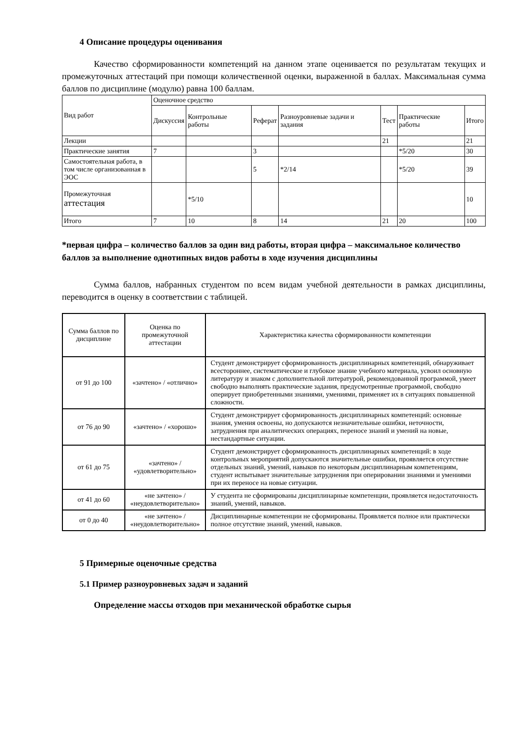4 Описание процедуры оценивания
Качество сформированности компетенций на данном этапе оценивается по результатам текущих и промежуточных аттестаций при помощи количественной оценки, выраженной в баллах. Максимальная сумма баллов по дисциплине (модулю) равна 100 баллам.
| Вид работ | Оценочное средство | | | | | | |
| | Дискуссия | Контрольные работы | Реферат | Разноуровневые задачи и задания | Тест | Практические работы | Итого |
| Лекции | | | | | 21 | | 21 |
| Практические занятия | 7 | | 3 | | | *5/20 | 30 |
| Самостоятельная работа, в том числе организованная в ЭОС | | | 5 | *2/14 | | *5/20 | 39 |
| Промежуточная аттестация | | *5/10 | | | | | 10 |
| Итого | 7 | 10 | 8 | 14 | 21 | 20 | 100 |
*первая цифра – количество баллов за один вид работы, вторая цифра – максимальное количество баллов за выполнение однотипных видов работы в ходе изучения дисциплины
Сумма баллов, набранных студентом по всем видам учебной деятельности в рамках дисциплины, переводится в оценку в соответствии с таблицей.
| Сумма баллов по дисциплине | Оценка по промежуточной аттестации | Характеристика качества сформированности компетенции |
| от 91 до 100 | «зачтено» / «отлично» | Студент демонстрирует сформированность дисциплинарных компетенций, обнаруживает всестороннее, систематическое и глубокое знание учебного материала, усвоил основную литературу и знаком с дополнительной литературой, рекомендованной программой, умеет свободно выполнять практические задания, предусмотренные программой, свободно оперирует приобретенными знаниями, умениями, применяет их в ситуациях повышенной сложности. |
| от 76 до 90 | «зачтено» / «хорошо» | Студент демонстрирует сформированность дисциплинарных компетенций: основные знания, умения освоены, но допускаются незначительные ошибки, неточности, затруднения при аналитических операциях, переносе знаний и умений на новые, нестандартные ситуации. |
| от 61 до 75 | «зачтено» / «удовлетворительно» | Студент демонстрирует сформированность дисциплинарных компетенций: в ходе контрольных мероприятий допускаются значительные ошибки, проявляется отсутствие отдельных знаний, умений, навыков по некоторым дисциплинарным компетенциям, студент испытывает значительные затруднения при оперировании знаниями и умениями при их переносе на новые ситуации. |
| от 41 до 60 | «не зачтено» / «неудовлетворительно» | У студента не сформированы дисциплинарные компетенции, проявляется недостаточность знаний, умений, навыков. |
| от 0 до 40 | «не зачтено» / «неудовлетворительно» | Дисциплинарные компетенции не сформированы. Проявляется полное или практически полное отсутствие знаний, умений, навыков. |
5 Примерные оценочные средства
5.1 Пример разноуровневых задач и заданий
Определение массы отходов при механической обработке сырья